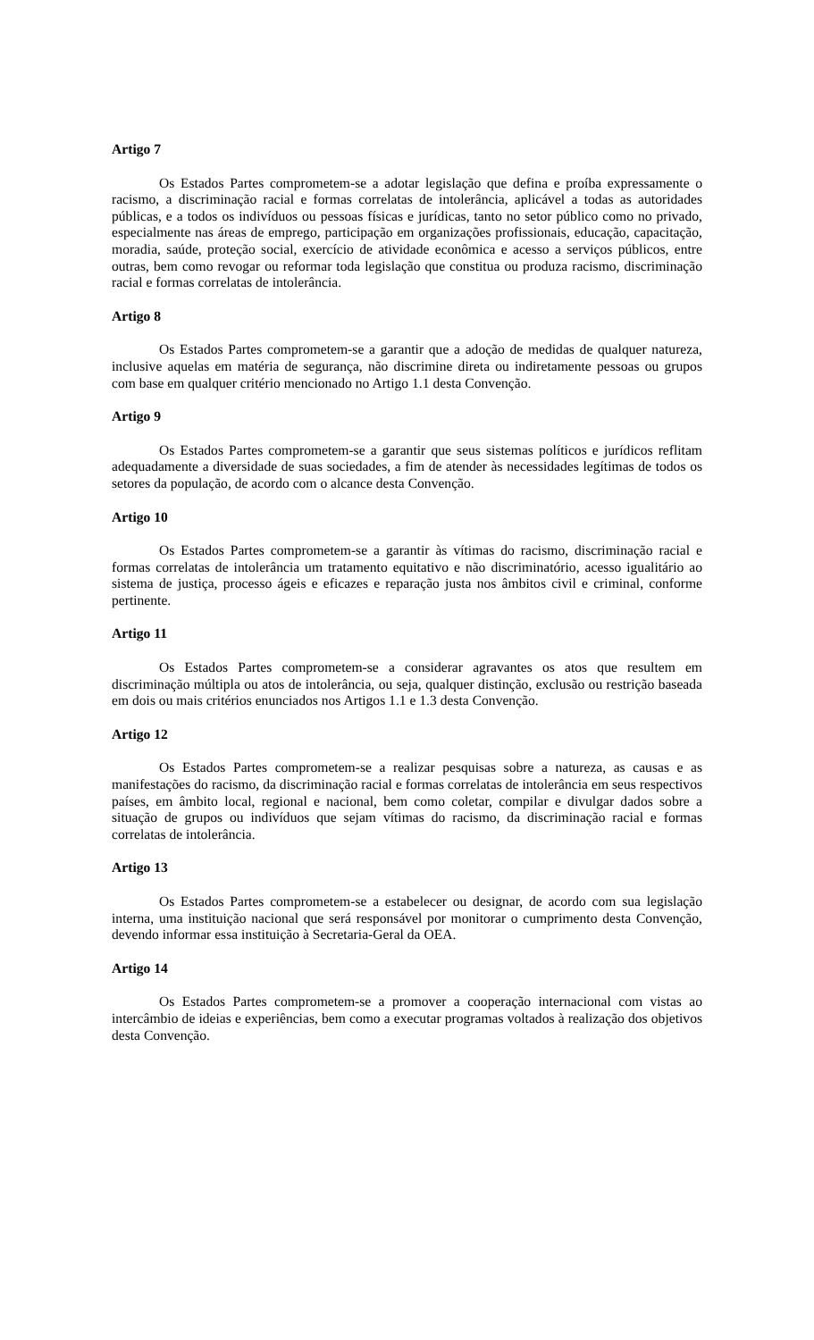Artigo 7
Os Estados Partes comprometem-se a adotar legislação que defina e proíba expressamente o racismo, a discriminação racial e formas correlatas de intolerância, aplicável a todas as autoridades públicas, e a todos os indivíduos ou pessoas físicas e jurídicas, tanto no setor público como no privado, especialmente nas áreas de emprego, participação em organizações profissionais, educação, capacitação, moradia, saúde, proteção social, exercício de atividade econômica e acesso a serviços públicos, entre outras, bem como revogar ou reformar toda legislação que constitua ou produza racismo, discriminação racial e formas correlatas de intolerância.
Artigo 8
Os Estados Partes comprometem-se a garantir que a adoção de medidas de qualquer natureza, inclusive aquelas em matéria de segurança, não discrimine direta ou indiretamente pessoas ou grupos com base em qualquer critério mencionado no Artigo 1.1 desta Convenção.
Artigo 9
Os Estados Partes comprometem-se a garantir que seus sistemas políticos e jurídicos reflitam adequadamente a diversidade de suas sociedades, a fim de atender às necessidades legítimas de todos os setores da população, de acordo com o alcance desta Convenção.
Artigo 10
Os Estados Partes comprometem-se a garantir às vítimas do racismo, discriminação racial e formas correlatas de intolerância um tratamento equitativo e não discriminatório, acesso igualitário ao sistema de justiça, processo ágeis e eficazes e reparação justa nos âmbitos civil e criminal, conforme pertinente.
Artigo 11
Os Estados Partes comprometem-se a considerar agravantes os atos que resultem em discriminação múltipla ou atos de intolerância, ou seja, qualquer distinção, exclusão ou restrição baseada em dois ou mais critérios enunciados nos Artigos 1.1 e 1.3 desta Convenção.
Artigo 12
Os Estados Partes comprometem-se a realizar pesquisas sobre a natureza, as causas e as manifestações do racismo, da discriminação racial e formas correlatas de intolerância em seus respectivos países, em âmbito local, regional e nacional, bem como coletar, compilar e divulgar dados sobre a situação de grupos ou indivíduos que sejam vítimas do racismo, da discriminação racial e formas correlatas de intolerância.
Artigo 13
Os Estados Partes comprometem-se a estabelecer ou designar, de acordo com sua legislação interna, uma instituição nacional que será responsável por monitorar o cumprimento desta Convenção, devendo informar essa instituição à Secretaria-Geral da OEA.
Artigo 14
Os Estados Partes comprometem-se a promover a cooperação internacional com vistas ao intercâmbio de ideias e experiências, bem como a executar programas voltados à realização dos objetivos desta Convenção.